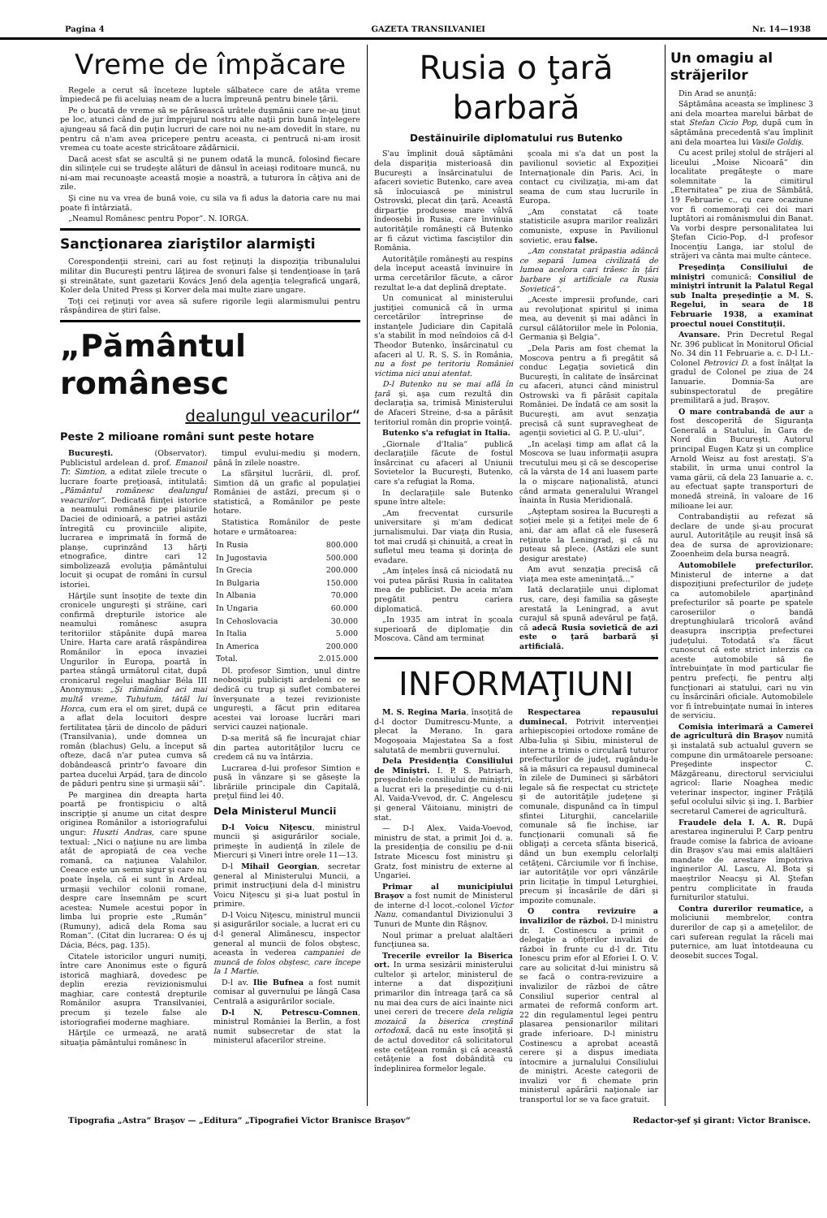Pagina 4 GAZETA TRANSILVANIEI Nr. 14—1938
Vreme de împăcare
Regele a cerut să înceteze luptele sălbatece care de atâta vreme împiedecă pe fii aceluiaş neam de a lucra împreună pentru binele ţării.
Pe o bucată de vreme să se părăsească urâtele duşmănii care ne-au ţinut pe loc, atunci când de jur împrejurul nostru alte naţii prin bună înţelegere ajungeau să facă din puţin lucruri de care noi nu ne-am dovedit în stare, nu pentru că n'am avea pricepere pentru aceasta, ci pentrucă ni-am irosit vremea cu toate aceste stricătoare zădărnicii.
Dacă acest sfat se ascultă şi ne punem odată la muncă, folosind fiecare din silinţele cui se trudeşte alături de dânsul în aceiaşi roditoare muncă, nu ni-am mai recunoaşte această moşie a noastră, a tuturora în câţiva ani de zile.
Şi cine nu va vrea de bună voie, cu sila va fi adus la datoria care nu mai poate fi întârziată.
„Neamul Românesc pentru Popor“. N. IORGA.
Sancţionarea ziariştilor alarmişti
Corespondenţii streini, cari au fost reţinuţi la dispoziţia tribunalului militar din Bucureşti pentru lăţirea de svonuri false şi tendenţioase în ţară şi streinătate, sunt gazetarii Kovács Jenő dela agenţia telegrafică ungară, Koler dela United Press şi Korver dela mai multe ziare ungare.
Toţi cei reţinuţi vor avea să sufere rigorile legii alarmismului pentru răspândirea de ştiri false.
„Pământul românesc
dealungul veacurilor“
Peste 2 milioane români sunt peste hotare
Bucureşti. (Observator). Publicistul ardelean d. prof. Emanoil Tr. Simtion, a editat zilele trecute o lucrare foarte preţioasă, intitulată: „Pământul românesc dealungul veacurilor“. Dedicată fiinţei istorice a neamului românesc pe plaiurile Daciei de odinioară, a patriei astăzi întregită cu provinciile alipite, lucrarea e imprimată în formă de planşe, cuprinzând 13 hărţi etnografice, dintre cari 12 simbolizează evoluţia pământului locuit şi ocupat de români în cursul istoriei.
Hărţile sunt însoţite de texte din cronicele ungureşti şi străine, cari confirmă drepturile istorice ale neamului românesc asupra teritoriilor stăpânite după marea Unire. Harta care arată răspândirea Românilor în epoca invaziei Ungurilor în Europa, poartă în partea stângă următorul citat, după cronicarul regelui maghiar Béla III Anonymus: „Şi rămânând aci mai multă vreme, Tuhutum, tătăl lui Horca, cum era el om şiret, după ce a aflat dela locuitori despre fertilitatea ţării de dincolo de păduri (Transilvania), unde domnea un român (blachus) Gelu, a început să ofteze, dacă n'ar putea cumva să dobândească printr'o favoare din partea ducelui Arpád, ţara de dincolo de păduri pentru sine şi urmaşii săi“.
Pe marginea din dreapta harta poartă pe frontispiciu o altă inscripţie şi anume un citat despre originea Românilor a istoriografului ungur: Huszti Andras, care spune textual: „Nici o naţiune nu are limba atât de apropiată de cea veche romană, ca naţiunea Valahilor. Ceeace este un semn sigur şi care nu poate înşela, că ei sunt în Ardeal, urmaşii vechilor colonii romane, despre care însemnăm pe scurt acestea: Numele acestui popor în limba lui proprie este „Rumân“ (Rumuny), adică dela Roma sau Roman“. (Citat din lucrarea: O és uj Dácia, Bécs, pag. 135).
Citatele istoricilor unguri numiţi, între care Anonimus este o figură istorică maghiară, dovedesc pe deplin erezia revizionismului maghiar, care contestă drepturile Românilor asupra Transilvaniei, precum şi tezele false ale istoriografiei moderne maghiare.
Hărţile ce urmează, ne arată situaţia pământului românesc în
timpul evului-mediu şi modern, până în zilele noastre.
La sfârşitul lucrării, dl. prof. Simtion dă un grafic al populaţiei României de astăzi, precum şi o statistică, a Românilor pe peste hotare.
Statistica Românilor de peste hotare e următoarea:
| In Rusia | 800.000 |
| In Jugostavia | 500.000 |
| In Grecia | 200.000 |
| In Bulgaria | 150.000 |
| In Albania | 70.000 |
| In Ungaria | 60.000 |
| In Cehoslovacia | 30.000 |
| In Italia | 5.000 |
| In America | 200.000 |
| Total. | 2.015.000 |
Dl. profesor Simtion, unul dintre neobosiţii publicişti ardeleni ce se dedică cu trup şi suflet combaterei înverşunate a tezei revizioniste ungureşti, a făcut prin editarea acestei vai loroase lucrări mari servici cauzei naţionale.
D-sa merită să fie încurajat chiar din partea autorităţilor lucru ce credem că nu va întârzia.
Lucrarea d-lui profesor Simtion e pusă în vânzare şi se găseşte la librăriile principale din Capitală, preţul fiind lei 40.
Dela Ministerul Muncii
D-l Voicu Niţescu, ministrul muncii şi asigurărilor sociale, primeşte în audienţă în zilele de Miercuri şi Vineri între orele 11—13.
D-l Mihail Georgian, secretar general al Ministerului Muncii, a primit instrucţiuni dela d-l ministru Voicu Niţescu şi şi-a luat postul în primire.
D-l Voicu Niţescu, ministrul muncii şi asigurărilor sociale, a lucrat eri cu d-l general Alimănescu, inspector general al muncii de folos obştesc, aceasta în vederea campaniei de muncă de folos obştesc, care începe la 1 Martie.
D-l av. Ilie Bufnea a fost numit comisar al guvernului pe lângă Casa Centrală a asigurărilor sociale.
D-l N. Petrescu-Comnen, ministrul României la Berlin, a fost numit subsecretar de stat la ministerul afacerilor streine.
Rusia o ţară barbară
Destăinuirile diplomatului rus Butenko
S'au împlinit două săptămâni dela dispariţia misterioasă din Bucureşti a însărcinatului de afaceri sovietic Butenko, care avea să înlocuiască pe ministrul Ostrovski, plecat din ţară. Această dirparţie produsese mare vâlvă îndeosebi în Rusia, care învinuia autorităţile româneşti că Butenko ar fi căzut victima fasciştilor din România.
Autorităţile româneşti au respins dela început această învinuire în urma cercetărilor făcute, a căror rezultat le-a dat deplină dreptate.
Un comunicat al ministerului justiţiei comunică că în urma cercetărilor întreprinse de instanţele Judiciare din Capitală s'a stabilit în mod neîndoios că d-l Theodor Butenko, însărcinatul cu afaceri al U. R. S. S. în România, nu a fost pe teritoriu României victima nici unui atentat.
D-l Butenko nu se mai află în ţară şi, aşa cum rezultă din declaraţia sa, trimisă Ministerului de Afaceri Streine, d-sa a părăsit teritoriul român din proprie voinţă.
Butenko s'a refugiat în Italia.
„Giornale d'Italia“ publică declaraţiile făcute de fostul însărcinat cu afaceri al Uniunii Sovietelor la Bucureşti, Butenko, care s'a refugiat la Roma.
In declaraţiile sale Butenko spune între altele:
„Am frecventat cursurile universitare şi m'am dedicat jurnalismului. Dar viaţa din Rusia, tot mai crudă şi chinuită, a creat în sufletul meu teama şi dorinţa de evadare.
„Am înţeles însă că niciodată nu voi putea părăsi Rusia în calitatea mea de publicist. De aceia m'am pregătit pentru cariera diplomatică.
„In 1935 am intrat în şcoala superioară de diplomaţie din Moscova. Când am terminat
şcoala mi s'a dat un post la pavilionul sovietic al Expoziţiei Internaţionale din Paris. Aci, în contact cu civilizaţia, mi-am dat seama de cum stau lucrurile în Europa.
„Am constatat că toate statisticile asupra marilor realizări comuniste, expuse în Pavilionul sovietic, erau false.
„Am constatat prăpastia adâncă ce separă lumea civilizată de lumea acelora cari trăesc în ţări barbare şi artificiale ca Rusia Sovietică“.
„Aceste impresii profunde, cari au revoluţionat spiritul şi inima mea, au devenit şi mai adânci în cursul călătoriilor mele în Polonia, Germania şi Belgia“.
„Dela Paris am fost chemat la Moscova pentru a fi pregătit să conduc Legaţia sovietică din Bucureşti, în calitate de însărcinat cu afaceri, atunci când ministrul Ostrowski va fi părăsit capitala României. De îndată ce am sosit la Bucureşti, am avut senzaţia precisă că sunt supravegheat de agenţii sovietici al G. P. U.-ului“.
„In acelaşi timp am aflat că la Moscova se luau informaţii asupra trecutului meu şi că se descoperise că la vârsta de 14 ani luasem parte la o mişcare naţionalistă, atunci când armata generalului Wrangel înainta în Rusia Meridională.
„Aşteptam sosirea la Bucureşti a soţiei mele şi a fetiţei mele de 6 ani, dar am aflat că ele fuseseră reţinute la Leningrad, şi că nu puteau să plece. (Astăzi ele sunt desigur arestate)
Am avut senzaţia precisă că viaţa mea este ameninţată...“
Iată declaraţiile unui diplomat rus, care, deşi familia sa găseşte arestată la Leningrad, a avut curajul să spună adevărul pe faţă, că adecă Rusia sovietică de azi este o ţară barbară şi artificială.
INFORMAŢIUNI
M. S. Regina Maria, însoţită de d-l doctor Dumitrescu-Munte, a plecat la Merano. In gara Mogoşoaia Majestatea Sa a fost salutată de membrii guvernului.
Dela Presidenţia Consiliului de Miniştri. I. P. S. Patriarh, preşedintele consiliului de miniştri, a lucrat eri la preşedinţie cu d-nii Al. Vaida-Vvevod, dr. C. Angelescu şi general Văitoianu, miniştri de stat.
— D-l Alex. Vaida-Voevod, ministru de stat, a primit Joi d. a. la presidenţia de consiliu pe d-nii Istrate Micescu fost ministru şi Gratz, fost ministru de externe al Ungariei.
Primar al municipiului Braşov a fost numit de Ministerul de interne d-l locot.-colonel Victor Nanu, comandantul Divizionului 3 Tunuri de Munte din Râşnov.
Noul primar a preluat alaltăeri funcţiunea sa.
Trecerile evreilor la Biserica ort. In urma sesizării ministerului cultelor şi artelor, ministerul de interne a dat dispoziţiuni primarilor din întreaga ţară ca să nu mai dea curs de aici înainte nici unei cereri de trecere dela religia mozaică la biserica creştină ortodoxă, dacă nu este însoţită şi de actul doveditor că solicitatorul este cetăţean român şi că această cetăţenie a fost dobândită cu îndeplinirea formelor legale.
Respectarea repausului duminecal. Potrivit intervenţiei arhiepiscopiei ortodoxe române de Alba-Iulia şi Sibiu, ministerul de interne a trimis o circulară tuturor prefecturilor de judeţ, rugându-le să ia măsuri ca repausul duminecal în zilele de Dumineci şi sărbători legale să fie respectat cu stricteţe şi de autorităţile judeţene şi comunale, dispunând ca în timpul sfintei Liturghii, cancelariile comunale să fie închise, iar funcţionarii comunali să fie obligaţi a cerceta sfânta biserică, dând un bun exemplu celorlalţi cetăţeni. Cârciumile vor fi închise, iar autorităţile vor opri vânzările prin licitaţie în timpul Leturghiei, precum şi încasările de dări şi impozite comunale.
O contra revizuire a invalizilor de război. D-l ministru dr. I. Costinescu a primit o delegaţie a ofiţerilor invalizi de război în frunte cu d-l dr. Titu Ionescu prim efor al Eforiei I. O. V. care au solicitat d-lui ministru să se facă o contra-revizuire a invalizilor de război de către Consiliul superior central al armatei de reformă conform art. 22 din regulamentul legei pentru plasarea pensionarilor militari grade inferioare. D-l ministru Costinescu a aprobat această cerere şi a dispus imediata întocmire a jurnalului Consiliului de miniştri. Aceste categorii de invalizi vor fi chemate prin ministerul apărării naţionale iar transportul lor se va face gratuit.
Un omagiu al străjerilor
Din Arad se anunţă:
Săptămâna aceasta se împlinesc 3 ani dela moartea marelui bărbat de stat Stefan Cicio Pop, după cum în săptămâna precedentă s'au împlinit ani dela moartea lui Vasile Goldiş.
Cu acest prilej stolul de străjeri al liceului „Moise Nicoară“ din localitate pregăteşte o mare solemnitate la cimitirul „Eternitatea“ pe ziua de Sâmbătă, 19 Februarie c., cu care ocaziune vor fi comemoraţi cei doi mari luptători ai românismului din Banat. Va vorbi despre personalitatea lui Ştefan Cicio-Pop, d-l profesor Inocenţiu Langa, iar stolul de străjeri va cânta mai multe cântece.
Preşedinţa Consiliului de miniştri comunică: Consiliul de miniştri întrunit la Palatul Regal sub Inalta preşedinţie a M. S. Regelui, în seara de 18 Februarie 1938, a examinat proectul nouei Constituţii.
Avansare. Prin Decretul Regal Nr. 396 publicat în Monitorul Oficial No. 34 din 11 Februarie a. c. D-l Lt.-Colonel Petrovici D. a fost înălţat la gradul de Colonel pe ziua de 24 Ianuarie. Domnia-Sa are subinspectoratul de pregătire premilitară a jud. Braşov.
O mare contrabandă de aur a fost descoperită de Siguranţa Generală a Statului, în Gara de Nord din Bucureşti. Autorul principal Eugen Katz şi un complice Arnold Weisz au fost arestaţi. S'a stabilit, în urma unui control la vama gării, că dela 23 Ianuarie a. c. au efectuat şapte transporturi de monedă streină, în valoare de 16 milioane lei aur.
Contrabandiştii au refezat să declare de unde şi-au procurat aurul. Autorităţile au reuşit însă să dea de sursa de aprovizionare: Zooenheim dela bursa neagră.
Automobilele prefecturilor. Ministerul de interne a dat dispoziţiuni prefecturilor de judeţe ca automobilele aparţinând prefecturilor să poarte pe spatele caroseriilor o bandă dreptunghiulară tricoloră având deasupra inscripţia prefecturei judeţului. Totodată s'a făcut cunoscut că este strict interzis ca aceste automobile să fie întrebuinţate în mod particular fie pentru prefecţi, fie pentru alţi funcţionari ai statului, cari nu vin cu însărcinări oficiale. Automobilele vor fi întrebuinţate numai în interes de serviciu.
Comisia interimară a Camerei de agricultură din Braşov numită şi instalată sub actualul guvern se compune din următoarele persoane: Preşedinte inspector C. Măzgăreanu, directorul serviciului agricol: Ilarie Noaghea medic veterinar inspector, inginer Frăţilă şeful ocolului silvic şi ing. I. Barbier secretarul Camerei de agricultură.
Fraudele dela I. A. R. După arestarea inginerului P. Carp pentru fraude comise la fabrica de avioane din Braşov s'au mai emis alaltăieri mandate de arestare împotriva inginerilor Al. Lascu, Al. Bota şi maeştrilor Neacşu şi Al. Ştefan pentru complicitate în frauda furniturilor statului.
Contra durerilor reumatice, a moliciunii membrelor, contra durerilor de cap şi a ameţelilor, de cari suferean regulat la răceli mai puternice, am luat întotdeauna cu deosebit succes Togal.
Tipografia „Astra“ Braşov — „Editura“ „Tipografiei Victor Branisce Braşov“Redactor-şef şi girant: Victor Branisce.